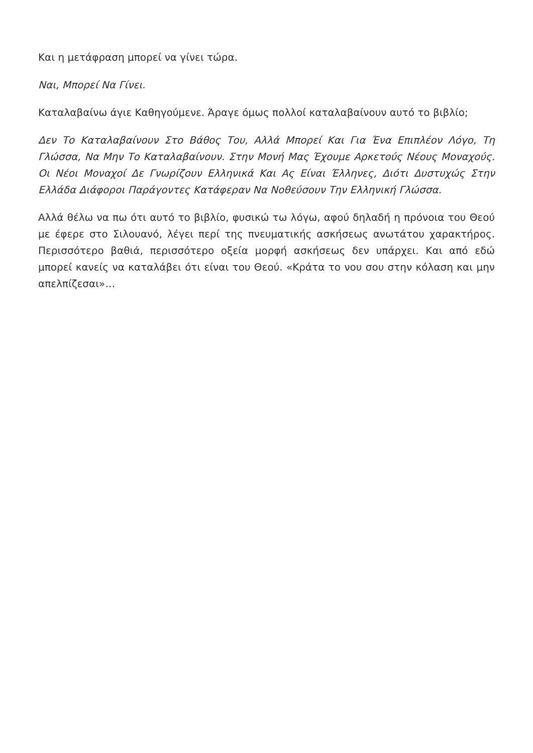Και η μετάφραση μπορεί να γίνει τώρα.
Ναι, Μπορεί Να Γίνει.
Καταλαβαίνω άγιε Καθηγούμενε. Άραγε όμως πολλοί καταλαβαίνουν αυτό το βιβλίο;
Δεν Το Καταλαβαίνουν Στο Βάθος Του, Αλλά Μπορεί Και Για Ένα Επιπλέον Λόγο, Τη Γλώσσα, Να Μην Το Καταλαβαίνουν. Στην Μονή Μας Έχουμε Αρκετούς Νέους Μοναχούς. Οι Νέοι Μοναχοί Δε Γνωρίζουν Ελληνικά Και Ας Είναι Έλληνες, Διότι Δυστυχώς Στην Ελλάδα Διάφοροι Παράγοντες Κατάφεραν Να Νοθεύσουν Την Ελληνική Γλώσσα.
Αλλά θέλω να πω ότι αυτό το βιβλίο, φυσικώ τω λόγω, αφού δηλαδή η πρόνοια του Θεού με έφερε στο Σιλουανό, λέγει περί της πνευματικής ασκήσεως ανωτάτου χαρακτήρος. Περισσότερο βαθιά, περισσότερο οξεία μορφή ασκήσεως δεν υπάρχει. Και από εδώ μπορεί κανείς να καταλάβει ότι είναι του Θεού. «Κράτα το νου σου στην κόλαση και μην απελπίζεσαι»…